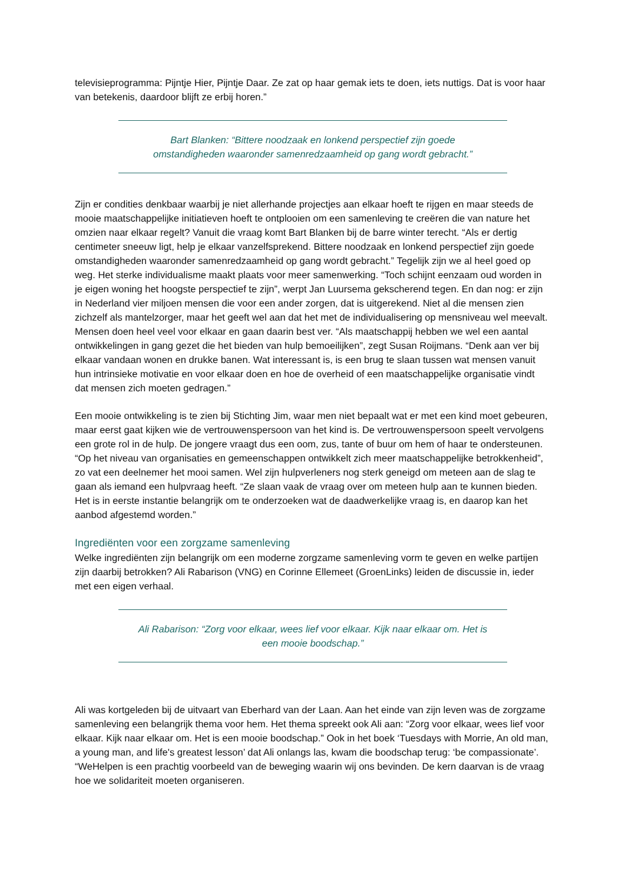televisieprogramma: Pijntje Hier, Pijntje Daar. Ze zat op haar gemak iets te doen, iets nuttigs. Dat is voor haar van betekenis, daardoor blijft ze erbij horen.”
Bart Blanken: “Bittere noodzaak en lonkend perspectief zijn goede
omstandigheden waaronder samenredzaamheid op gang wordt gebracht.”
Zijn er condities denkbaar waarbij je niet allerhande projectjes aan elkaar hoeft te rijgen en maar steeds de mooie maatschappelijke initiatieven hoeft te ontplooien om een samenleving te creëren die van nature het omzien naar elkaar regelt? Vanuit die vraag komt Bart Blanken bij de barre winter terecht. “Als er dertig centimeter sneeuw ligt, help je elkaar vanzelfsprekend. Bittere noodzaak en lonkend perspectief zijn goede omstandigheden waaronder samenredzaamheid op gang wordt gebracht.” Tegelijk zijn we al heel goed op weg. Het sterke individualisme maakt plaats voor meer samenwerking. “Toch schijnt eenzaam oud worden in je eigen woning het hoogste perspectief te zijn”, werpt Jan Luursema gekscherend tegen. En dan nog: er zijn in Nederland vier miljoen mensen die voor een ander zorgen, dat is uitgerekend. Niet al die mensen zien zichzelf als mantelzorger, maar het geeft wel aan dat het met de individualisering op mensniveau wel meevalt. Mensen doen heel veel voor elkaar en gaan daarin best ver. “Als maatschappij hebben we wel een aantal ontwikkelingen in gang gezet die het bieden van hulp bemoeilijken”, zegt Susan Roijmans. “Denk aan ver bij elkaar vandaan wonen en drukke banen. Wat interessant is, is een brug te slaan tussen wat mensen vanuit hun intrinsieke motivatie en voor elkaar doen en hoe de overheid of een maatschappelijke organisatie vindt dat mensen zich moeten gedragen.”
Een mooie ontwikkeling is te zien bij Stichting Jim, waar men niet bepaalt wat er met een kind moet gebeuren, maar eerst gaat kijken wie de vertrouwenspersoon van het kind is. De vertrouwenspersoon speelt vervolgens een grote rol in de hulp. De jongere vraagt dus een oom, zus, tante of buur om hem of haar te ondersteunen. “Op het niveau van organisaties en gemeenschappen ontwikkelt zich meer maatschappelijke betrokkenheid”, zo vat een deelnemer het mooi samen. Wel zijn hulpverleners nog sterk geneigd om meteen aan de slag te gaan als iemand een hulpvraag heeft. “Ze slaan vaak de vraag over om meteen hulp aan te kunnen bieden. Het is in eerste instantie belangrijk om te onderzoeken wat de daadwerkelijke vraag is, en daarop kan het aanbod afgestemd worden.”
Ingrediënten voor een zorgzame samenleving
Welke ingrediënten zijn belangrijk om een moderne zorgzame samenleving vorm te geven en welke partijen zijn daarbij betrokken? Ali Rabarison (VNG) en Corinne Ellemeet (GroenLinks) leiden de discussie in, ieder met een eigen verhaal.
Ali Rabarison: “Zorg voor elkaar, wees lief voor elkaar. Kijk naar elkaar om. Het is
een mooie boodschap.”
Ali was kortgeleden bij de uitvaart van Eberhard van der Laan. Aan het einde van zijn leven was de zorgzame samenleving een belangrijk thema voor hem. Het thema spreekt ook Ali aan: “Zorg voor elkaar, wees lief voor elkaar. Kijk naar elkaar om. Het is een mooie boodschap.” Ook in het boek ‘Tuesdays with Morrie, An old man, a young man, and life's greatest lesson’ dat Ali onlangs las, kwam die boodschap terug: ‘be compassionate’. “WeHelpen is een prachtig voorbeeld van de beweging waarin wij ons bevinden. De kern daarvan is de vraag hoe we solidariteit moeten organiseren.